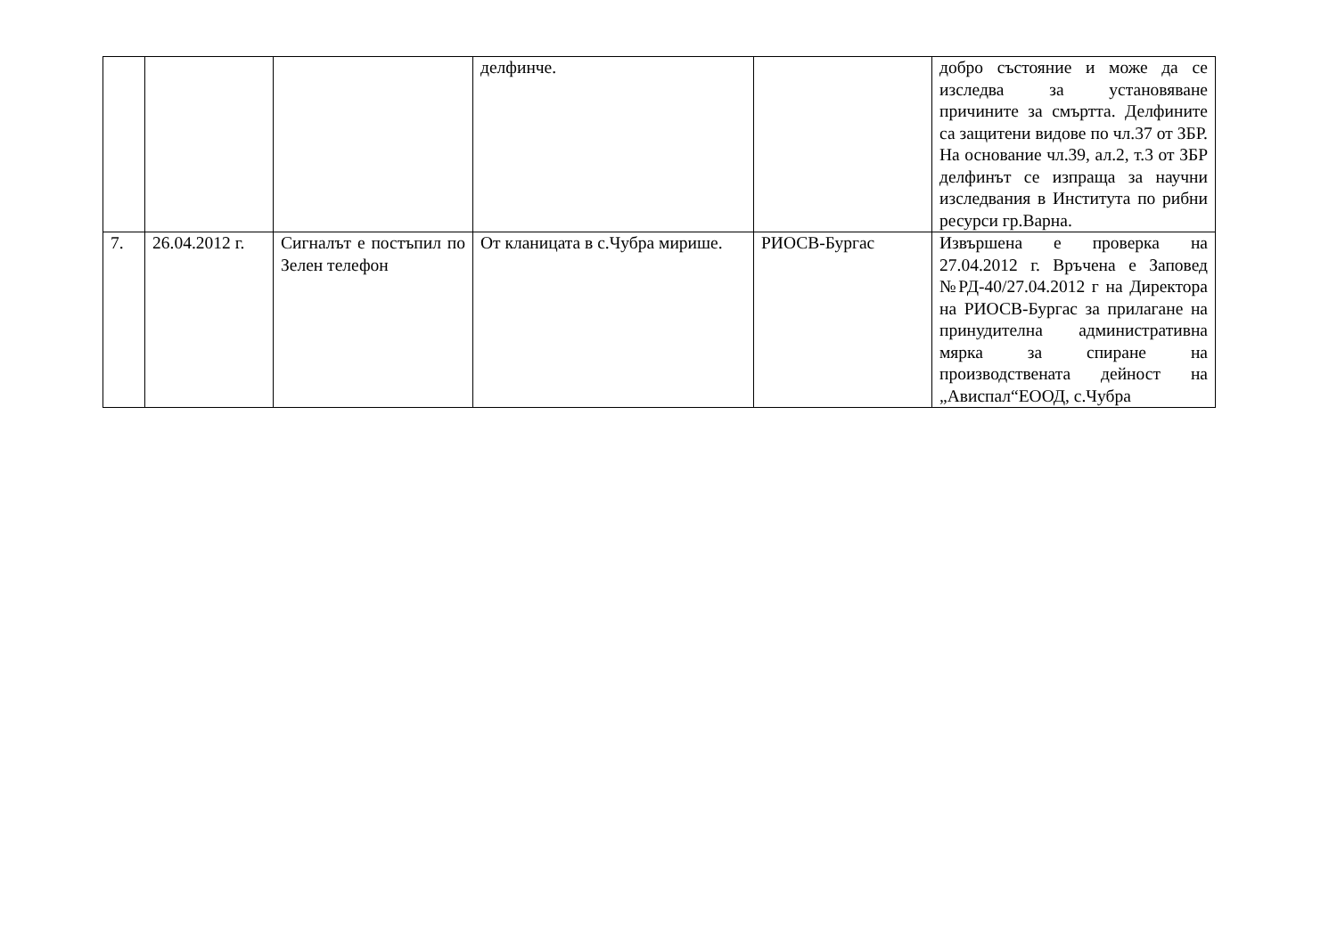| | | | делфинче. | | добро състояние и може да се изследва за установяване причините за смъртта. Делфините са защитени видове по чл.37 от ЗБР. На основание чл.39, ал.2, т.3 от ЗБР делфинът се изпраща за научни изследвания в Института по рибни ресурси гр.Варна. |
| 7. | 26.04.2012 г. | Сигналът е постъпил по Зелен телефон | От кланицата в с.Чубра мирише. | РИОСВ-Бургас | Извършена е проверка на 27.04.2012 г. Връчена е Заповед №РД-40/27.04.2012 г на Директора на РИОСВ-Бургас за прилагане на принудителна административна мярка за спиране на производствената дейност на „Ависпал“ЕООД, с.Чубра |